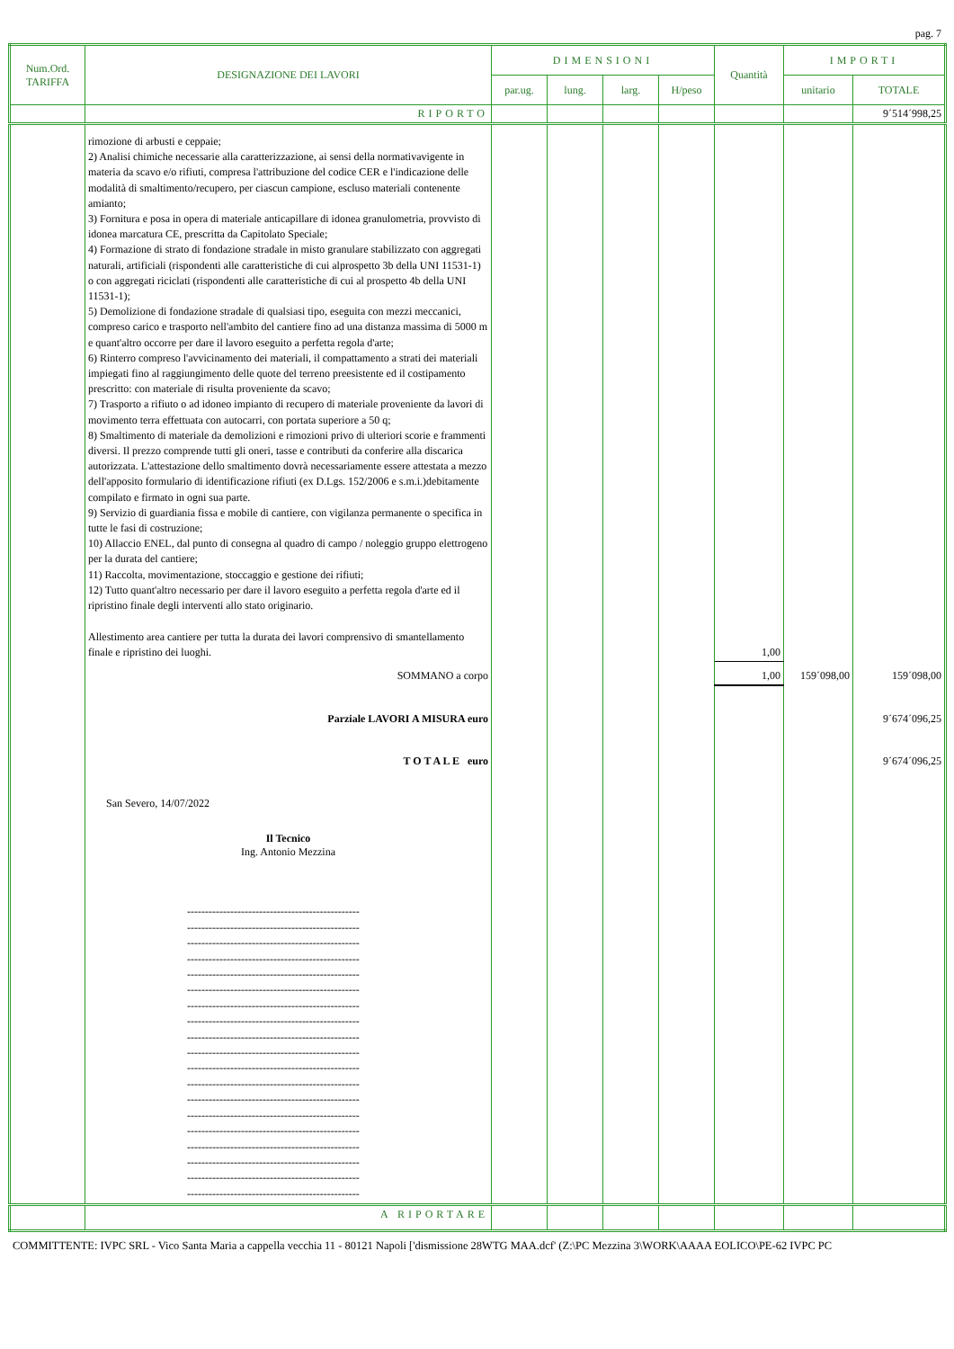pag. 7
| Num.Ord. TARIFFA | DESIGNAZIONE DEI LAVORI | DIMENSIONI | | | | Quantità | IMPORTI | |
| --- | --- | --- | --- | --- | --- | --- | --- | --- |
| | | par.ug. | lung. | larg. | H/peso | | unitario | TOTALE |
| | RIPORTO | | | | | | | 9´514´998,25 |
| | rimozione di arbusti e ceppaie; 2) Analisi chimiche necessarie alla caratterizzazione, ai sensi della normativavigente in materia da scavo e/o rifiuti, compresa l'attribuzione del codice CER e l'indicazione delle modalità di smaltimento/recupero, per ciascun campione, escluso materiali contenente amianto; 3) Fornitura e posa in opera di materiale anticapillare di idonea granulometria, provvisto di idonea marcatura CE, prescritta da Capitolato Speciale; 4) Formazione di strato di fondazione stradale in misto granulare stabilizzato con aggregati naturali, artificiali (rispondenti alle caratteristiche di cui alprospetto 3b della UNI 11531-1) o con aggregati riciclati (rispondenti alle caratteristiche di cui al prospetto 4b della UNI 11531-1); 5) Demolizione di fondazione stradale di qualsiasi tipo, eseguita con mezzi meccanici, compreso carico e trasporto nell'ambito del cantiere fino ad una distanza massima di 5000 m e quant'altro occorre per dare il lavoro eseguito a perfetta regola d'arte; 6) Rinterro compreso l'avvicinamento dei materiali, il compattamento a strati dei materiali impiegati fino al raggiungimento delle quote del terreno preesistente ed il costipamento prescritto: con materiale di risulta proveniente da scavo; 7) Trasporto a rifiuto o ad idoneo impianto di recupero di materiale proveniente da lavori di movimento terra effettuata con autocarri, con portata superiore a 50 q; 8) Smaltimento di materiale da demolizioni e rimozioni privo di ulteriori scorie e frammenti diversi. Il prezzo comprende tutti gli oneri, tasse e contributi da conferire alla discarica autorizzata. L'attestazione dello smaltimento dovrà necessariamente essere attestata a mezzo dell'apposito formulario di identificazione rifiuti (ex D.Lgs. 152/2006 e s.m.i.)debitamente compilato e firmato in ogni sua parte. 9) Servizio di guardiania fissa e mobile di cantiere, con vigilanza permanente o specifica in tutte le fasi di costruzione; 10) Allaccio ENEL, dal punto di consegna al quadro di campo / noleggio gruppo elettrogeno per la durata del cantiere; 11) Raccolta, movimentazione, stoccaggio e gestione dei rifiuti; 12) Tutto quant'altro necessario per dare il lavoro eseguito a perfetta regola d'arte ed il ripristino finale degli interventi allo stato originario. Allestimento area cantiere per tutta la durata dei lavori comprensivo di smantellamento finale e ripristino dei luoghi. | | | | | 1,00 | | |
| | SOMMANO a corpo | | | | | 1,00 | 159´098,00 | 159´098,00 |
| | Parziale LAVORI A MISURA euro | | | | | | | 9´674´096,25 |
| | T O T A L E euro | | | | | | | 9´674´096,25 |
| | San Severo, 14/07/2022 Il Tecnico Ing. Antonio Mezzina ------------------------------------------------ ------------------------------------------------ ------------------------------------------------ ------------------------------------------------ ------------------------------------------------ ------------------------------------------------ ------------------------------------------------ ------------------------------------------------ ------------------------------------------------ ------------------------------------------------ ------------------------------------------------ ------------------------------------------------ ------------------------------------------------ ------------------------------------------------ ------------------------------------------------ ------------------------------------------------ ------------------------------------------------ ------------------------------------------------ ------------------------------------------------ | | | | | | | |
| | A RIPORTARE | | | | | | | |
COMMITTENTE: IVPC SRL - Vico Santa Maria a cappella vecchia 11 - 80121 Napoli ['dismissione 28WTG MAA.dcf' (Z:\PC Mezzina 3\WORK\AAAA EOLICO\PE-62 IVPC PC